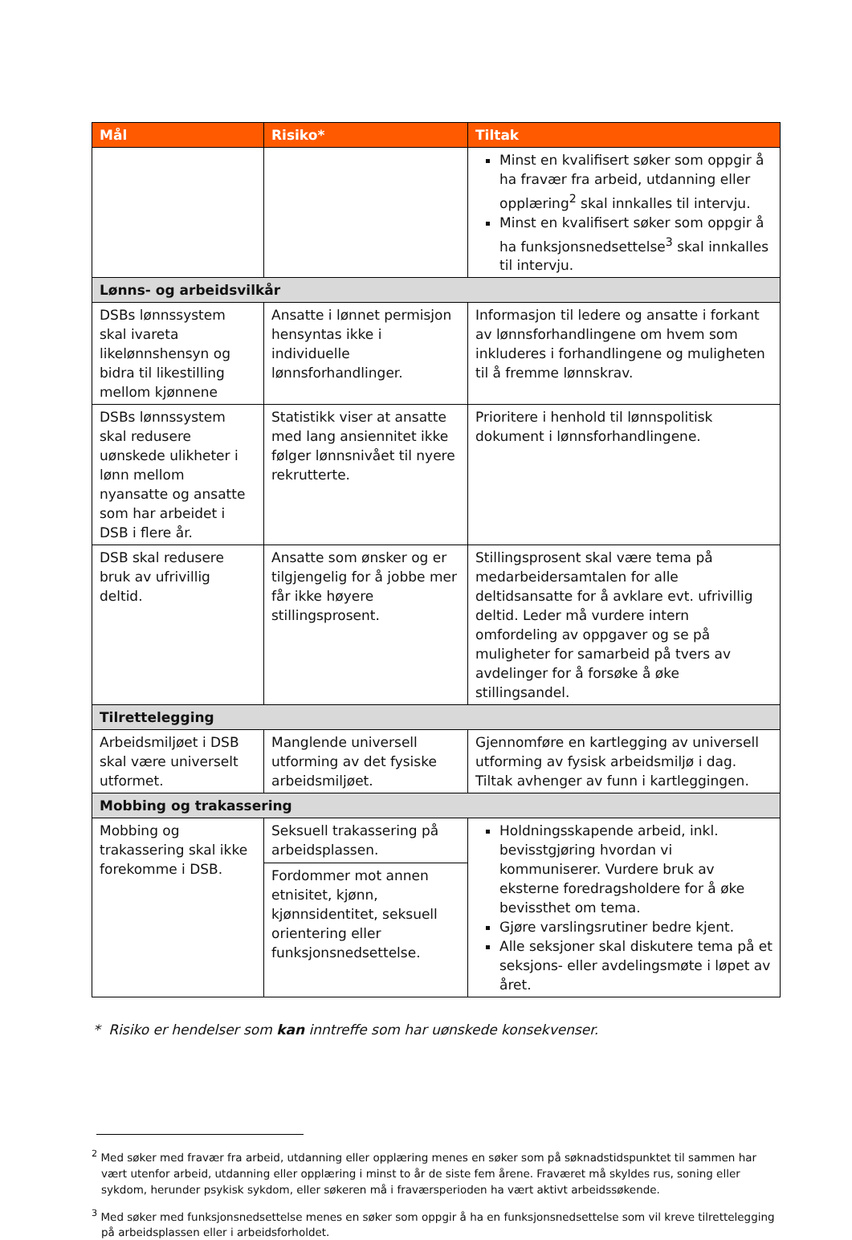| Mål | Risiko* | Tiltak |
| --- | --- | --- |
| | | Minst en kvalifisert søker som oppgir å ha fravær fra arbeid, utdanning eller opplæring<sup>2</sup> skal innkalles til intervju. Minst en kvalifisert søker som oppgir å ha funksjonsnedsettelse<sup>3</sup> skal innkalles til intervju. |
| Lønns- og arbeidsvilkår | | |
| DSBs lønnssystem skal ivareta likelønnshensyn og bidra til likestilling mellom kjønnene | Ansatte i lønnet permisjon hensyntas ikke i individuelle lønnsforhandlinger. | Informasjon til ledere og ansatte i forkant av lønnsforhandlingene om hvem som inkluderes i forhandlingene og muligheten til å fremme lønnskrav. |
| DSBs lønnssystem skal redusere uønskede ulikheter i lønn mellom nyansatte og ansatte som har arbeidet i DSB i flere år. | Statistikk viser at ansatte med lang ansiennitet ikke følger lønnsnivået til nyere rekrutterte. | Prioritere i henhold til lønnspolitisk dokument i lønnsforhandlingene. |
| DSB skal redusere bruk av ufrivillig deltid. | Ansatte som ønsker og er tilgjengelig for å jobbe mer får ikke høyere stillingsprosent. | Stillingsprosent skal være tema på medarbeidersamtalen for alle deltidsansatte for å avklare evt. ufrivillig deltid. Leder må vurdere intern omfordeling av oppgaver og se på muligheter for samarbeid på tvers av avdelinger for å forsøke å øke stillingsandel. |
| Tilrettelegging | | |
| Arbeidsmiljøet i DSB skal være universelt utformet. | Manglende universell utforming av det fysiske arbeidsmiljøet. | Gjennomføre en kartlegging av universell utforming av fysisk arbeidsmiljø i dag. Tiltak avhenger av funn i kartleggingen. |
| Mobbing og trakassering | | |
| Mobbing og trakassering skal ikke forekomme i DSB. | Seksuell trakassering på arbeidsplassen. | Holdningsskapende arbeid, inkl. bevisstgjøring hvordan vi kommuniserer. Vurdere bruk av eksterne foredragsholdere for å øke bevissthet om tema. Gjøre varslingsrutiner bedre kjent. Alle seksjoner skal diskutere tema på et seksjons- eller avdelingsmøte i løpet av året. |
| | Fordommer mot annen etnisitet, kjønn, kjønnsidentitet, seksuell orientering eller funksjonsnedsettelse. | |
* Risiko er hendelser som kan inntreffe som har uønskede konsekvenser.
<sup>2</sup> Med søker med fravær fra arbeid, utdanning eller opplæring menes en søker som på søknadstidspunktet til sammen har vært utenfor arbeid, utdanning eller opplæring i minst to år de siste fem årene. Fraværet må skyldes rus, soning eller sykdom, herunder psykisk sykdom, eller søkeren må i fraværsperioden ha vært aktivt arbeidssøkende.
<sup>3</sup> Med søker med funksjonsnedsettelse menes en søker som oppgir å ha en funksjonsnedsettelse som vil kreve tilrettelegging på arbeidsplassen eller i arbeidsforholdet.